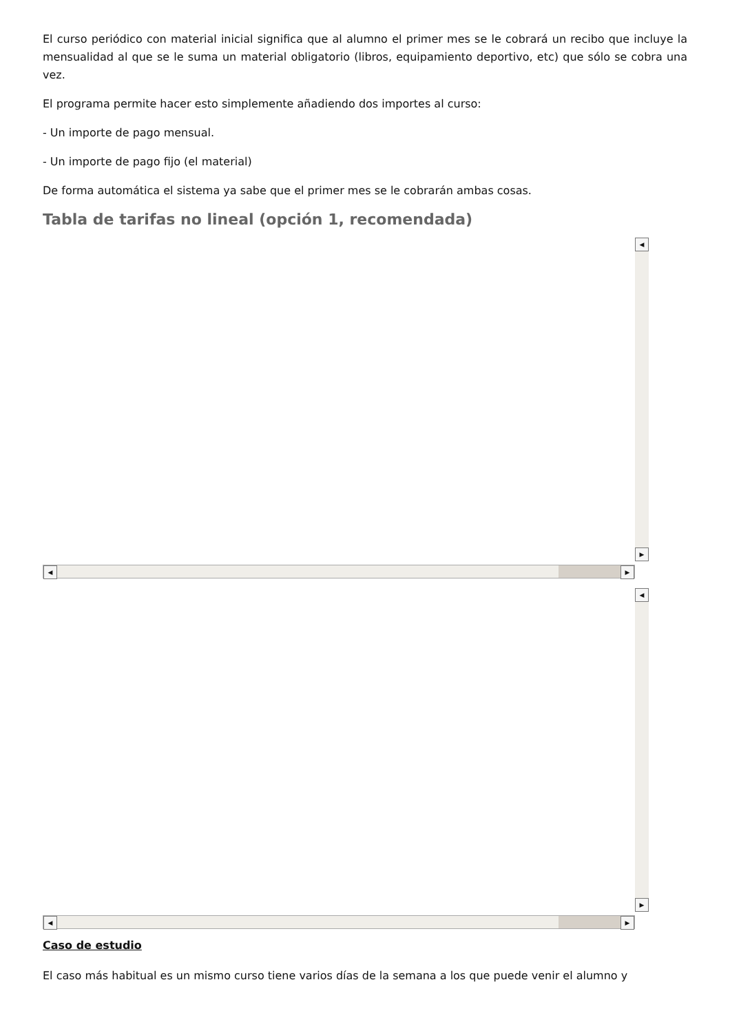El curso periódico con material inicial significa que al alumno el primer mes se le cobrará un recibo que incluye la mensualidad al que se le suma un material obligatorio (libros, equipamiento deportivo, etc) que sólo se cobra una vez.
El programa permite hacer esto simplemente añadiendo dos importes al curso:
- Un importe de pago mensual.
- Un importe de pago fijo (el material)
De forma automática el sistema ya sabe que el primer mes se le cobrarán ambas cosas.
Tabla de tarifas no lineal (opción 1, recomendada)
◀
▶
◀ ▶
◀
▶
◀ ▶
Caso de estudio
El caso más habitual es un mismo curso tiene varios días de la semana a los que puede venir el alumno y